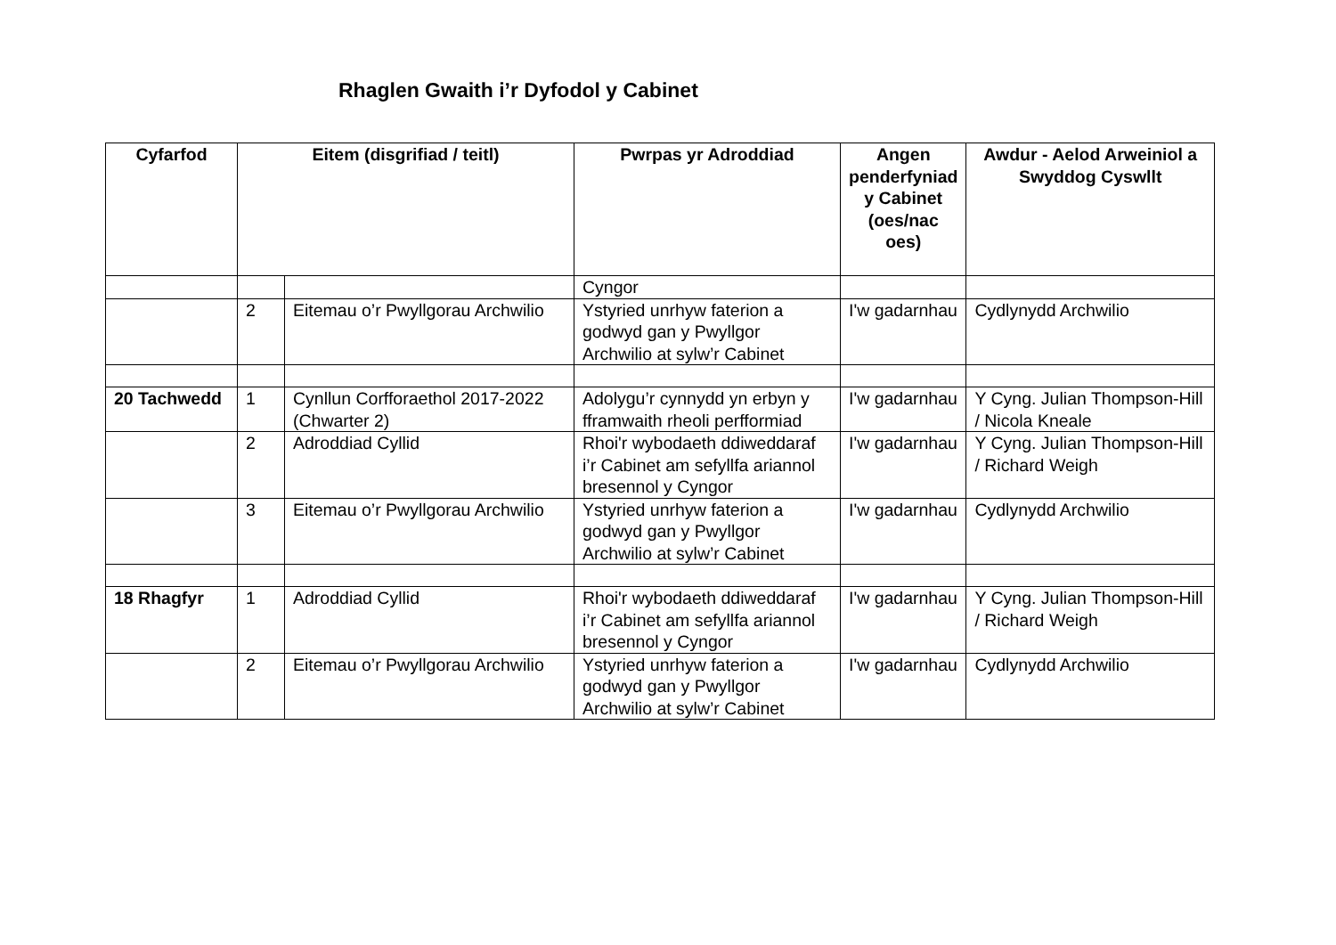Rhaglen Gwaith i’r Dyfodol y Cabinet
| Cyfarfod | Eitem (disgrifiad / teitl) | | Pwrpas yr Adroddiad | Angen penderfyniad y Cabinet (oes/nac oes) | Awdur - Aelod Arweiniol a Swyddog Cyswllt |
| --- | --- | --- | --- | --- | --- |
| | | | Cyngor | | |
| | 2 | Eitemau o’r Pwyllgorau Archwilio | Ystyried unrhyw faterion a godwyd gan y Pwyllgor Archwilio at sylw’r Cabinet | I'w gadarnhau | Cydlynydd Archwilio |
| 20 Tachwedd | 1 | Cynllun Corfforaethol 2017-2022 (Chwarter 2) | Adolygu’r cynnydd yn erbyn y fframwaith rheoli perfformiad | I'w gadarnhau | Y Cyng. Julian Thompson-Hill / Nicola Kneale |
| | 2 | Adroddiad Cyllid | Rhoi'r wybodaeth ddiweddaraf i’r Cabinet am sefyllfa ariannol bresennol y Cyngor | I'w gadarnhau | Y Cyng. Julian Thompson-Hill / Richard Weigh |
| | 3 | Eitemau o’r Pwyllgorau Archwilio | Ystyried unrhyw faterion a godwyd gan y Pwyllgor Archwilio at sylw’r Cabinet | I'w gadarnhau | Cydlynydd Archwilio |
| 18 Rhagfyr | 1 | Adroddiad Cyllid | Rhoi'r wybodaeth ddiweddaraf i’r Cabinet am sefyllfa ariannol bresennol y Cyngor | I'w gadarnhau | Y Cyng. Julian Thompson-Hill / Richard Weigh |
| | 2 | Eitemau o’r Pwyllgorau Archwilio | Ystyried unrhyw faterion a godwyd gan y Pwyllgor Archwilio at sylw’r Cabinet | I'w gadarnhau | Cydlynydd Archwilio |